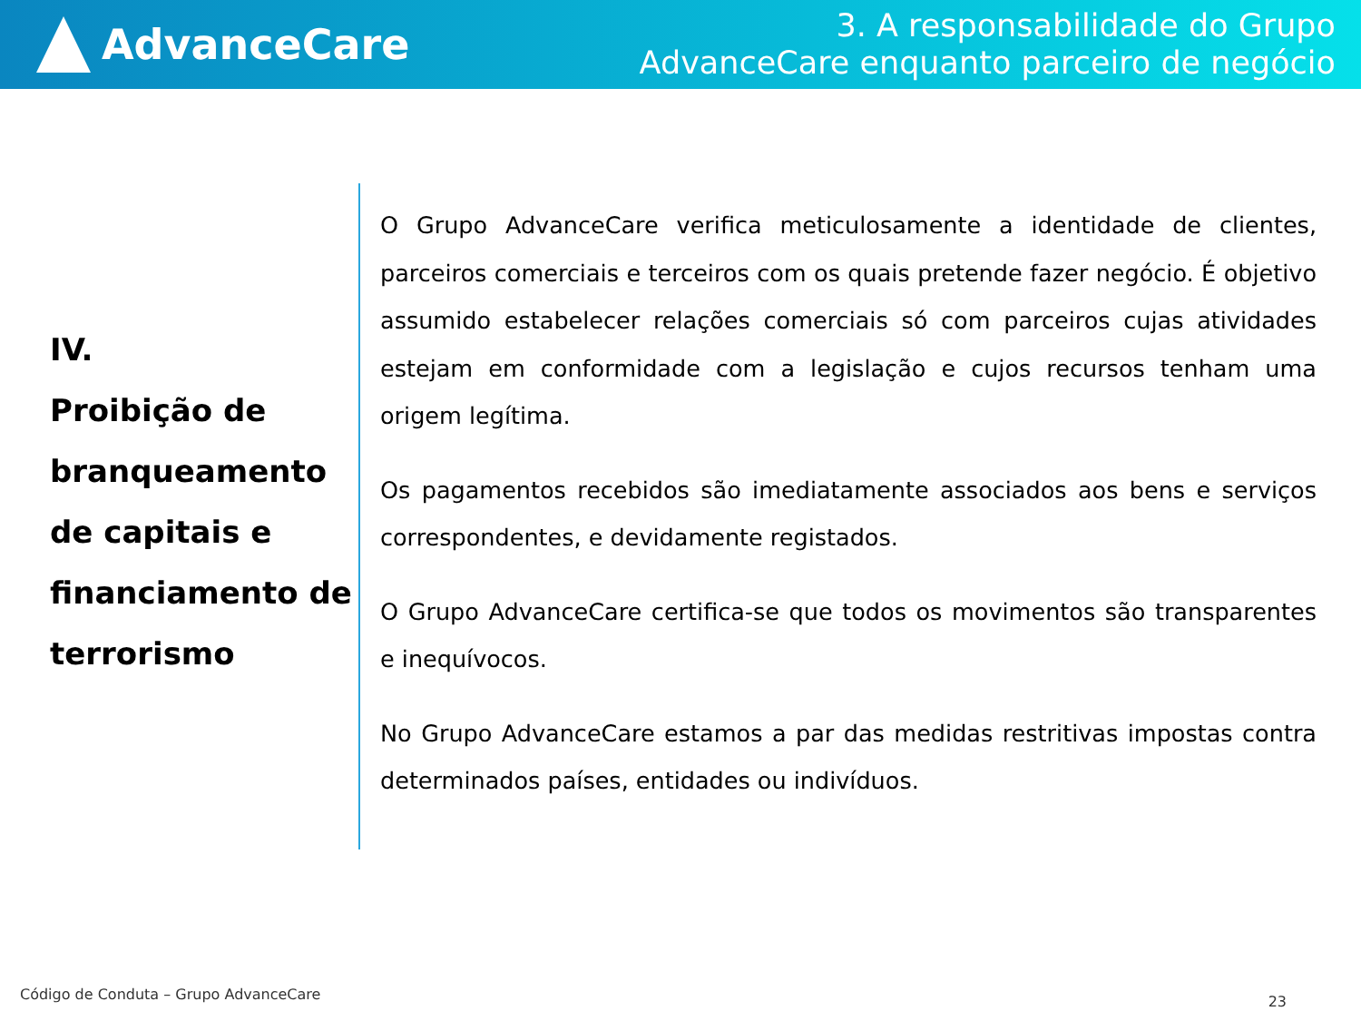AdvanceCare
3. A responsabilidade do Grupo
AdvanceCare enquanto parceiro de negócio
IV.
Proibição de branqueamento de capitais e financiamento de terrorismo
O Grupo AdvanceCare verifica meticulosamente a identidade de clientes, parceiros comerciais e terceiros com os quais pretende fazer negócio. É objetivo assumido estabelecer relações comerciais só com parceiros cujas atividades estejam em conformidade com a legislação e cujos recursos tenham uma origem legítima.
Os pagamentos recebidos são imediatamente associados aos bens e serviços correspondentes, e devidamente registados.
O Grupo AdvanceCare certifica-se que todos os movimentos são transparentes e inequívocos.
No Grupo AdvanceCare estamos a par das medidas restritivas impostas contra determinados países, entidades ou indivíduos.
Código de Conduta – Grupo AdvanceCare
23